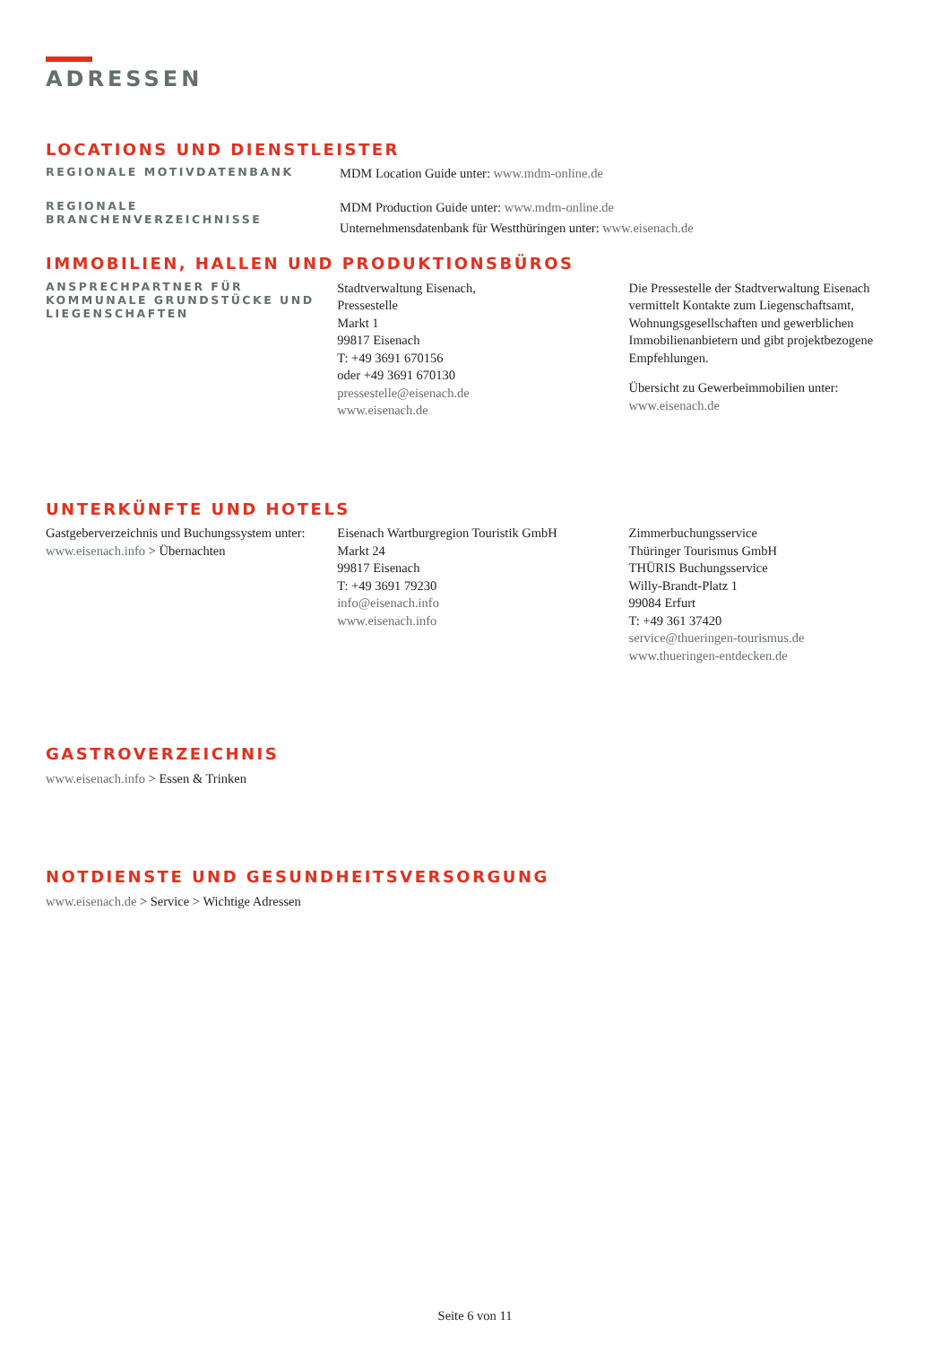ADRESSEN
LOCATIONS UND DIENSTLEISTER
REGIONALE MOTIVDATENBANK
MDM Location Guide unter: www.mdm-online.de
REGIONALE
BRANCHENVERZEICHNISSE
MDM Production Guide unter: www.mdm-online.de
Unternehmensdatenbank für Westthüringen unter: www.eisenach.de
IMMOBILIEN, HALLEN UND PRODUKTIONSBÜROS
ANSPRECHPARTNER FÜR KOMMUNALE GRUNDSTÜCKE UND LIEGENSCHAFTEN
Stadtverwaltung Eisenach,
Pressestelle
Markt 1
99817 Eisenach
T: +49 3691 670156
oder +49 3691 670130
pressestelle@eisenach.de
www.eisenach.de
Die Pressestelle der Stadtverwaltung Eisenach vermittelt Kontakte zum Liegenschaftsamt, Wohnungsgesellschaften und gewerblichen Immobilienanbietern und gibt projektbezogene Empfehlungen.
Übersicht zu Gewerbeimmobilien unter:
www.eisenach.de
UNTERKÜNFTE UND HOTELS
Gastgeberverzeichnis und Buchungssystem unter: www.eisenach.info > Übernachten
Eisenach Wartburgregion Touristik GmbH
Markt 24
99817 Eisenach
T: +49 3691 79230
info@eisenach.info
www.eisenach.info
Zimmerbuchungsservice
Thüringer Tourismus GmbH
THÜRIS Buchungsservice
Willy-Brandt-Platz 1
99084 Erfurt
T: +49 361 37420
service@thueringen-tourismus.de
www.thueringen-entdecken.de
GASTROVERZEICHNIS
www.eisenach.info > Essen & Trinken
NOTDIENSTE UND GESUNDHEITSVERSORGUNG
www.eisenach.de > Service > Wichtige Adressen
Seite 6 von 11